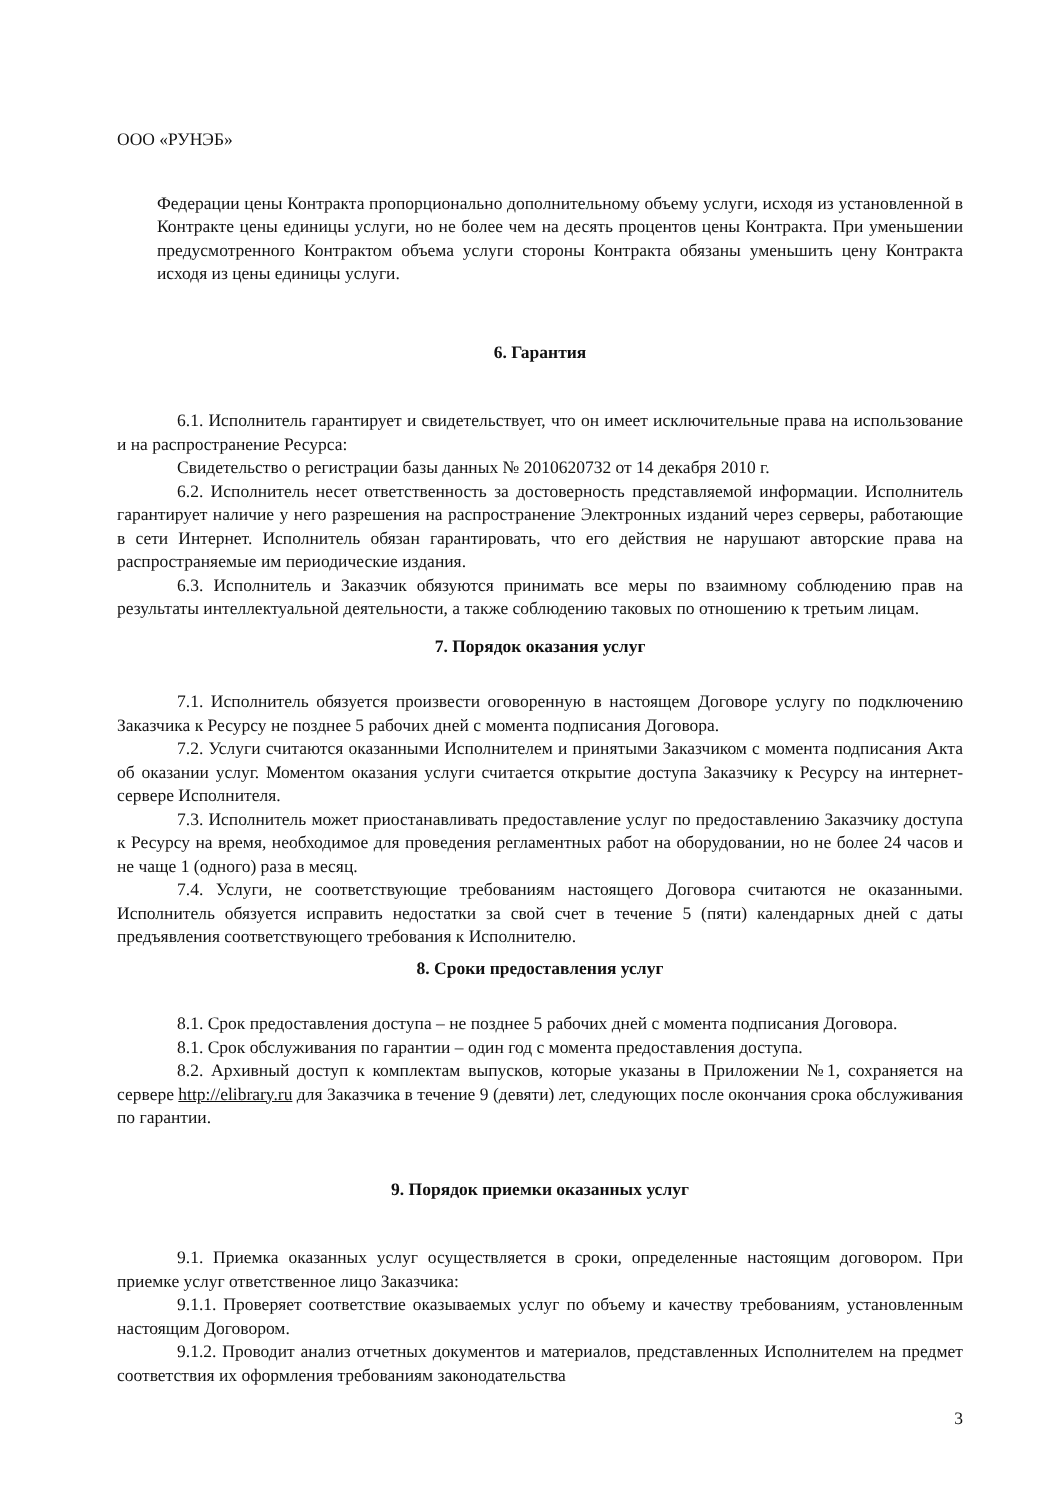ООО «РУНЭБ»
Федерации цены Контракта пропорционально дополнительному объему услуги, исходя из установленной в Контракте цены единицы услуги, но не более чем на десять процентов цены Контракта. При уменьшении предусмотренного Контрактом объема услуги стороны Контракта обязаны уменьшить цену Контракта исходя из цены единицы услуги.
6. Гарантия
6.1. Исполнитель гарантирует и свидетельствует, что он имеет исключительные права на использование и на распространение Ресурса:
Свидетельство о регистрации базы данных № 2010620732 от 14 декабря 2010 г.
6.2. Исполнитель несет ответственность за достоверность представляемой информации. Исполнитель гарантирует наличие у него разрешения на распространение Электронных изданий через серверы, работающие в сети Интернет. Исполнитель обязан гарантировать, что его действия не нарушают авторские права на распространяемые им периодические издания.
6.3. Исполнитель и Заказчик обязуются принимать все меры по взаимному соблюдению прав на результаты интеллектуальной деятельности, а также соблюдению таковых по отношению к третьим лицам.
7. Порядок оказания услуг
7.1. Исполнитель обязуется произвести оговоренную в настоящем Договоре услугу по подключению Заказчика к Ресурсу не позднее 5 рабочих дней с момента подписания Договора.
7.2. Услуги считаются оказанными Исполнителем и принятыми Заказчиком с момента подписания Акта об оказании услуг. Моментом оказания услуги считается открытие доступа Заказчику к Ресурсу на интернет-сервере Исполнителя.
7.3. Исполнитель может приостанавливать предоставление услуг по предоставлению Заказчику доступа к Ресурсу на время, необходимое для проведения регламентных работ на оборудовании, но не более 24 часов и не чаще 1 (одного) раза в месяц.
7.4. Услуги, не соответствующие требованиям настоящего Договора считаются не оказанными. Исполнитель обязуется исправить недостатки за свой счет в течение 5 (пяти) календарных дней с даты предъявления соответствующего требования к Исполнителю.
8. Сроки предоставления услуг
8.1. Срок предоставления доступа – не позднее 5 рабочих дней с момента подписания Договора.
8.1. Срок обслуживания по гарантии – один год с момента предоставления доступа.
8.2. Архивный доступ к комплектам выпусков, которые указаны в Приложении №1, сохраняется на сервере http://elibrary.ru для Заказчика в течение 9 (девяти) лет, следующих после окончания срока обслуживания по гарантии.
9. Порядок приемки оказанных услуг
9.1. Приемка оказанных услуг осуществляется в сроки, определенные настоящим договором. При приемке услуг ответственное лицо Заказчика:
9.1.1. Проверяет соответствие оказываемых услуг по объему и качеству требованиям, установленным настоящим Договором.
9.1.2. Проводит анализ отчетных документов и материалов, представленных Исполнителем на предмет соответствия их оформления требованиям законодательства
3